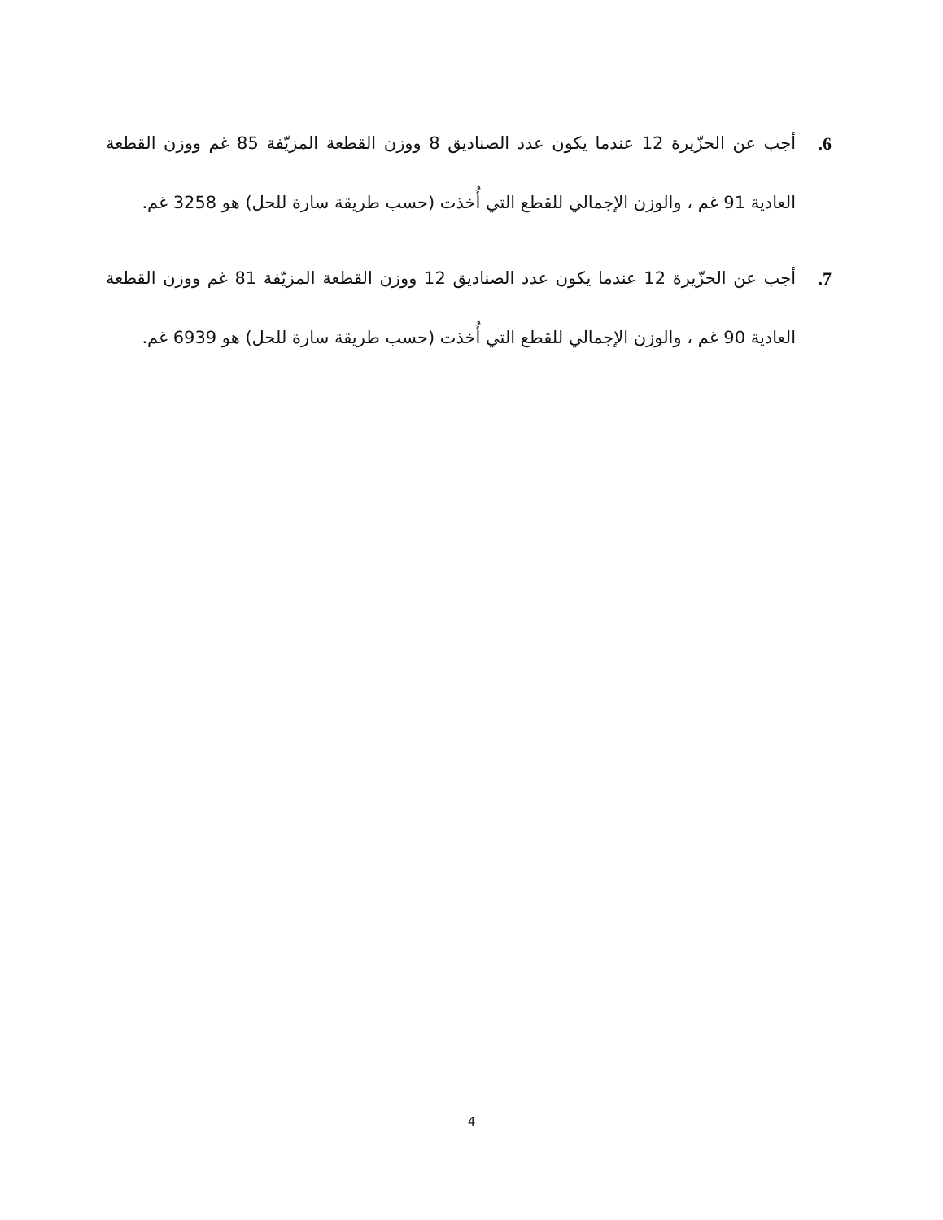6. أجب عن الحزّيرة 12 عندما يكون عدد الصناديق 8 ووزن القطعة المزيّفة 85 غم ووزن القطعة العادية 91 غم ، والوزن الإجمالي للقطع التي أُخذت (حسب طريقة سارة للحل) هو 3258 غم.
7. أجب عن الحزّيرة 12 عندما يكون عدد الصناديق 12 ووزن القطعة المزيّفة 81 غم ووزن القطعة العادية 90 غم ، والوزن الإجمالي للقطع التي أُخذت (حسب طريقة سارة للحل) هو 6939 غم.
4